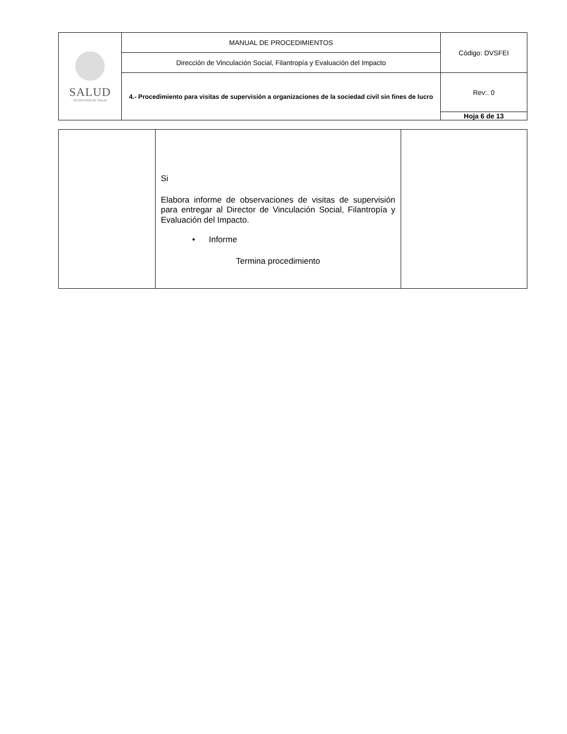| SALUD SECRETARÍA DE SALUD | MANUAL DE PROCEDIMIENTOS | Código: DVSFEI |
| | Dirección de Vinculación Social, Filantropía y Evaluación del Impacto | |
| | 4.- Procedimiento para visitas de supervisión a organizaciones de la sociedad civil sin fines de lucro | Rev:. 0 |
| | | Hoja 6 de 13 |
| | Si Elabora informe de observaciones de visitas de supervisión para entregar al Director de Vinculación Social, Filantropía y Evaluación del Impacto. • Informe Termina procedimiento | |